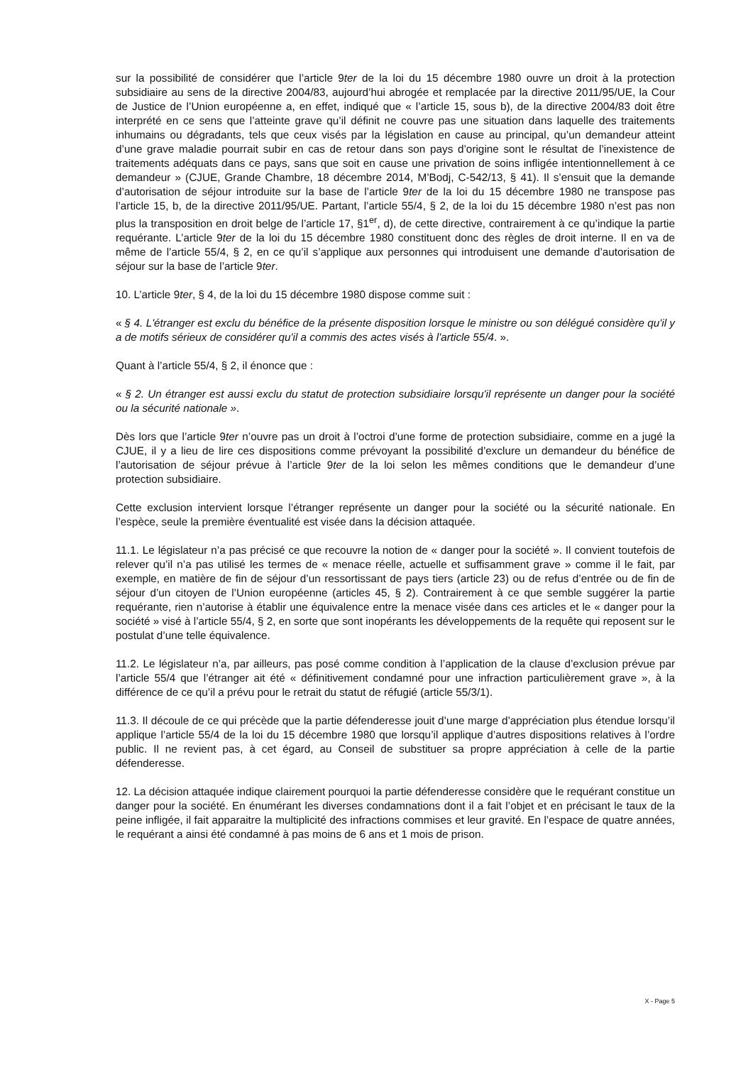sur la possibilité de considérer que l’article 9ter de la loi du 15 décembre 1980 ouvre un droit à la protection subsidiaire au sens de la directive 2004/83, aujourd’hui abrogée et remplacée par la directive 2011/95/UE, la Cour de Justice de l’Union européenne a, en effet, indiqué que « l’article 15, sous b), de la directive 2004/83 doit être interprété en ce sens que l’atteinte grave qu’il définit ne couvre pas une situation dans laquelle des traitements inhumains ou dégradants, tels que ceux visés par la législation en cause au principal, qu’un demandeur atteint d’une grave maladie pourrait subir en cas de retour dans son pays d’origine sont le résultat de l’inexistence de traitements adéquats dans ce pays, sans que soit en cause une privation de soins infligée intentionnellement à ce demandeur » (CJUE, Grande Chambre, 18 décembre 2014, M’Bodj, C-542/13, § 41). Il s’ensuit que la demande d’autorisation de séjour introduite sur la base de l’article 9ter de la loi du 15 décembre 1980 ne transpose pas l’article 15, b, de la directive 2011/95/UE. Partant, l’article 55/4, § 2, de la loi du 15 décembre 1980 n’est pas non plus la transposition en droit belge de l’article 17, §1<sup>er</sup>, d), de cette directive, contrairement à ce qu’indique la partie requérante. L’article 9ter de la loi du 15 décembre 1980 constituent donc des règles de droit interne. Il en va de même de l’article 55/4, § 2, en ce qu’il s’applique aux personnes qui introduisent une demande d’autorisation de séjour sur la base de l’article 9ter.
10. L’article 9ter, § 4, de la loi du 15 décembre 1980 dispose comme suit :
« § 4. L'étranger est exclu du bénéfice de la présente disposition lorsque le ministre ou son délégué considère qu'il y a de motifs sérieux de considérer qu'il a commis des actes visés à l'article 55/4. ».
Quant à l’article 55/4, § 2, il énonce que :
« § 2. Un étranger est aussi exclu du statut de protection subsidiaire lorsqu'il représente un danger pour la société ou la sécurité nationale ».
Dès lors que l’article 9ter n’ouvre pas un droit à l’octroi d’une forme de protection subsidiaire, comme en a jugé la CJUE, il y a lieu de lire ces dispositions comme prévoyant la possibilité d’exclure un demandeur du bénéfice de l’autorisation de séjour prévue à l’article 9ter de la loi selon les mêmes conditions que le demandeur d’une protection subsidiaire.
Cette exclusion intervient lorsque l’étranger représente un danger pour la société ou la sécurité nationale. En l’espèce, seule la première éventualité est visée dans la décision attaquée.
11.1. Le législateur n’a pas précisé ce que recouvre la notion de « danger pour la société ». Il convient toutefois de relever qu’il n’a pas utilisé les termes de « menace réelle, actuelle et suffisamment grave » comme il le fait, par exemple, en matière de fin de séjour d’un ressortissant de pays tiers (article 23) ou de refus d’entrée ou de fin de séjour d’un citoyen de l’Union européenne (articles 45, § 2). Contrairement à ce que semble suggérer la partie requérante, rien n’autorise à établir une équivalence entre la menace visée dans ces articles et le « danger pour la société » visé à l’article 55/4, § 2, en sorte que sont inopérants les développements de la requête qui reposent sur le postulat d’une telle équivalence.
11.2. Le législateur n’a, par ailleurs, pas posé comme condition à l’application de la clause d’exclusion prévue par l’article 55/4 que l’étranger ait été « définitivement condamné pour une infraction particulièrement grave », à la différence de ce qu’il a prévu pour le retrait du statut de réfugié (article 55/3/1).
11.3. Il découle de ce qui précède que la partie défenderesse jouit d’une marge d’appréciation plus étendue lorsqu’il applique l’article 55/4 de la loi du 15 décembre 1980 que lorsqu’il applique d’autres dispositions relatives à l’ordre public. Il ne revient pas, à cet égard, au Conseil de substituer sa propre appréciation à celle de la partie défenderesse.
12. La décision attaquée indique clairement pourquoi la partie défenderesse considère que le requérant constitue un danger pour la société. En énumérant les diverses condamnations dont il a fait l’objet et en précisant le taux de la peine infligée, il fait apparaitre la multiplicité des infractions commises et leur gravité. En l’espace de quatre années, le requérant a ainsi été condamné à pas moins de 6 ans et 1 mois de prison.
X - Page 5